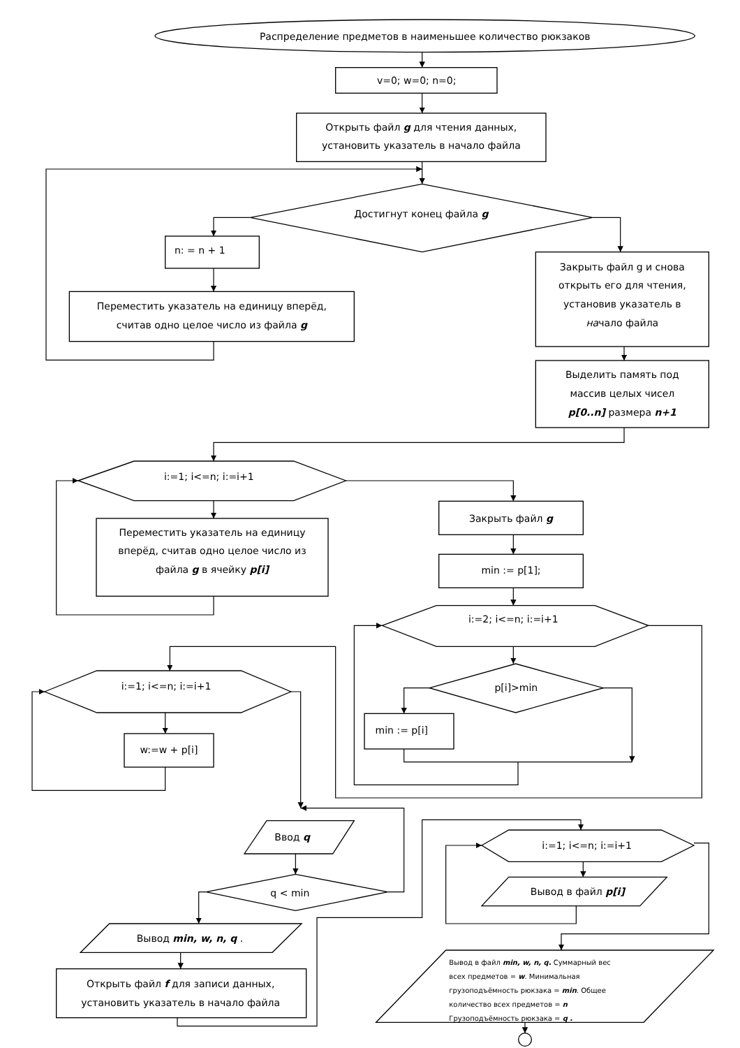Распределение предметов в наименьшее количество рюкзаков
v=0; w=0; n=0;
Открыть файл g для чтения данных,
установить указатель в начало файла
Достигнут конец файла g
n: = n + 1
Переместить указатель на единицу вперёд,
считав одно целое число из файла g
Закрыть файл g и снова
открыть его для чтения,
установив указатель в
начало файла
Выделить память под
массив целых чисел
p[0..n] размера n+1
i:=1; i<=n; i:=i+1
Переместить указатель на единицу
вперёд, считав одно целое число из
файла g в ячейку p[i]
Закрыть файл g
min := p[1];
i:=2; i<=n; i:=i+1
p[i]>min
min := p[i]
i:=1; i<=n; i:=i+1
w:=w + p[i]
Ввод q
q < min
Вывод min, w, n, q .
Открыть файл f для записи данных,
установить указатель в начало файла
i:=1; i<=n; i:=i+1
Вывод в файл p[i]
Вывод в файл min, w, n, q. Суммарный вес
всех предметов = w. Минимальная
грузоподъёмность рюкзака = min. Общее
количество всех предметов = n
Грузоподъёмность рюкзака = q .